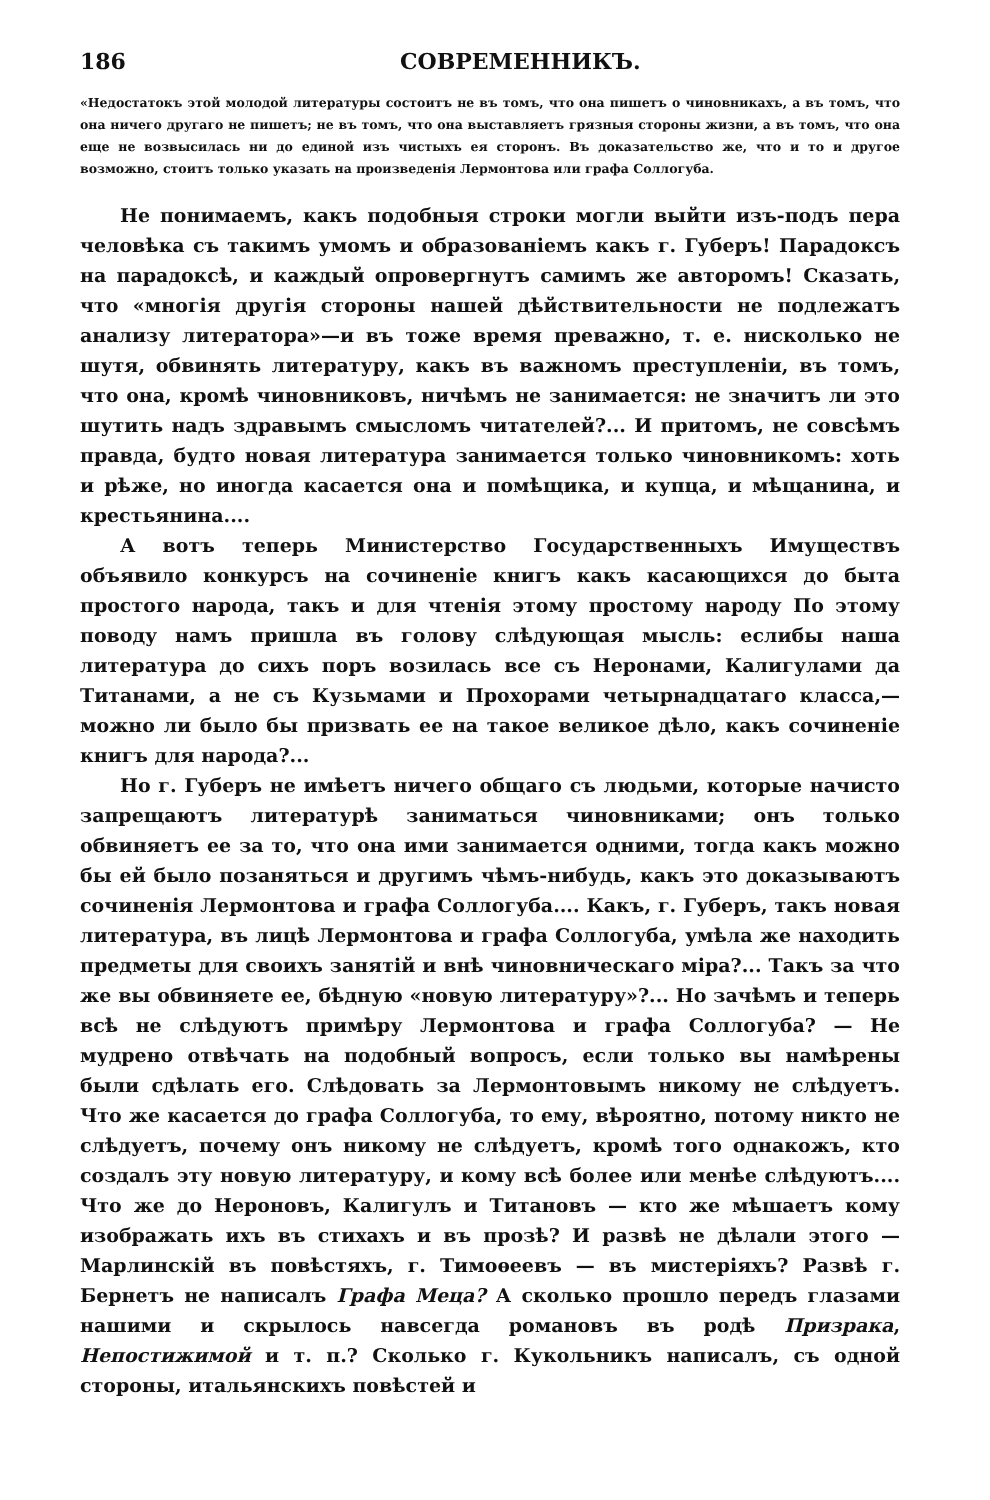186 СОВРЕМЕННИКЪ.
«Недостатокъ этой молодой литературы состоитъ не въ томъ, что она пишетъ о чиновникахъ, а въ томъ, что она ничего другаго не пишетъ; не въ томъ, что она выставляетъ грязныя стороны жизни, а въ томъ, что она еще не возвысилась ни до единой изъ чистыхъ ея сторонъ. Въ доказательство же, что и то и другое возможно, стоитъ только указать на произведенія Лермонтова или графа Соллогуба.
Не понимаемъ, какъ подобныя строки могли выйти изъ-подъ пера человѣка съ такимъ умомъ и образованіемъ какъ г. Губеръ! Парадоксъ на парадоксѣ, и каждый опровергнутъ самимъ же авторомъ! Сказать, что «многія другія стороны нашей дѣйствительности не подлежатъ анализу литератора»—и въ тоже время преважно, т. е. нисколько не шутя, обвинять литературу, какъ въ важномъ преступленіи, въ томъ, что она, кромѣ чиновниковъ, ничѣмъ не занимается: не значитъ ли это шутить надъ здравымъ смысломъ читателей?... И притомъ, не совсѣмъ правда, будто новая литература занимается только чиновникомъ: хоть и рѣже, но иногда касается она и помѣщика, и купца, и мѣщанина, и крестьянина....
А вотъ теперь Министерство Государственныхъ Имуществъ объявило конкурсъ на сочиненіе книгъ какъ касающихся до быта простого народа, такъ и для чтенія этому простому народу По этому поводу намъ пришла въ голову слѣдующая мысль: еслибы наша литература до сихъ поръ возилась все съ Неронами, Калигулами да Титанами, а не съ Кузьмами и Прохорами четырнадцатаго класса,—можно ли было бы призвать ее на такое великое дѣло, какъ сочиненіе книгъ для народа?...
Но г. Губеръ не имѣетъ ничего общаго съ людьми, которые начисто запрещаютъ литературѣ заниматься чиновниками; онъ только обвиняетъ ее за то, что она ими занимается одними, тогда какъ можно бы ей было позаняться и другимъ чѣмъ-нибудь, какъ это доказываютъ сочиненія Лермонтова и графа Соллогуба.... Какъ, г. Губеръ, такъ новая литература, въ лицѣ Лермонтова и графа Соллогуба, умѣла же находить предметы для своихъ занятій и внѣ чиновническаго міра?... Такъ за что же вы обвиняете ее, бѣдную «новую литературу»?... Но зачѣмъ и теперь всѣ не слѣдуютъ примѣру Лермонтова и графа Соллогуба? — Не мудрено отвѣчать на подобный вопросъ, если только вы намѣрены были сдѣлать его. Слѣдовать за Лермонтовымъ никому не слѣдуетъ. Что же касается до графа Соллогуба, то ему, вѣроятно, потому никто не слѣдуетъ, почему онъ никому не слѣдуетъ, кромѣ того однакожъ, кто создалъ эту новую литературу, и кому всѣ более или менѣе слѣдуютъ.... Что же до Нероновъ, Калигулъ и Титановъ — кто же мѣшаетъ кому изображать ихъ въ стихахъ и въ прозѣ? И развѣ не дѣлали этого — Марлинскій въ повѣстяхъ, г. Тимоѳеевъ — въ мистеріяхъ? Развѣ г. Бернетъ не написалъ Графа Меца? А сколько прошло передъ глазами нашими и скрылось навсегда романовъ въ родѣ Призрака, Непостижимой и т. п.? Сколько г. Кукольникъ написалъ, съ одной стороны, итальянскихъ повѣстей и